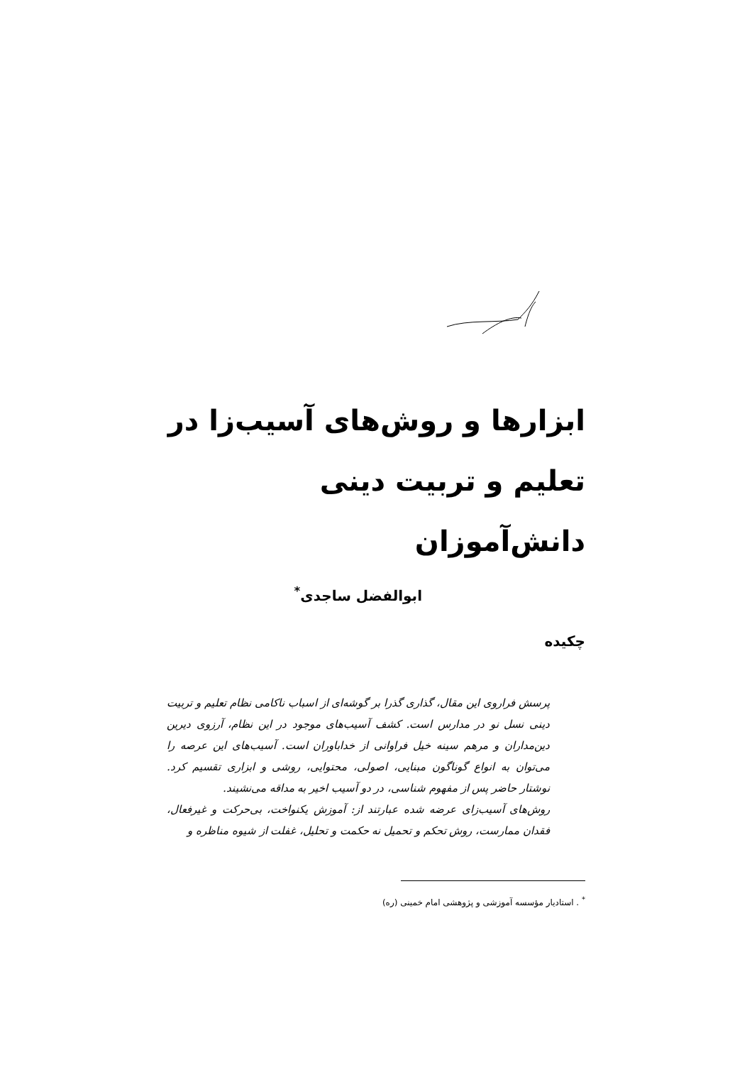ابزارها و روش‌های آسیب‌زا در تعلیم و تربیت دینی دانش‌آموزان
ابوالفضل ساجدی<sup>*</sup>
چکیده
پرسش فراروی این مقال، گذاری گذرا بر گوشه‌ای از اسباب ناکامی نظام تعلیم و تربیت دینی نسل نو در مدارس است. کشف آسیب‌های موجود در این نظام، آرزوی دیرین دین‌مداران و مرهم سینه خیل فراوانی از خداباوران است. آسیب‌های این عرصه را می‌توان به انواع گوناگون مبنایی، اصولی، محتوایی، روشی و ابزاری تقسیم کرد. نوشتار حاضر پس از مفهوم شناسی، در دو آسیب اخیر به مداقه می‌نشیند.
روش‌های آسیب‌زای عرضه شده عبارتند از: آموزش یکنواخت، بی‌حرکت و غیرفعال، فقدان ممارست، روش تحکم و تحمیل نه حکمت و تحلیل، غفلت از شیوه مناظره و
<sup>*</sup> . استادیار مؤسسه آموزشی و پژوهشی امام خمینی (ره)